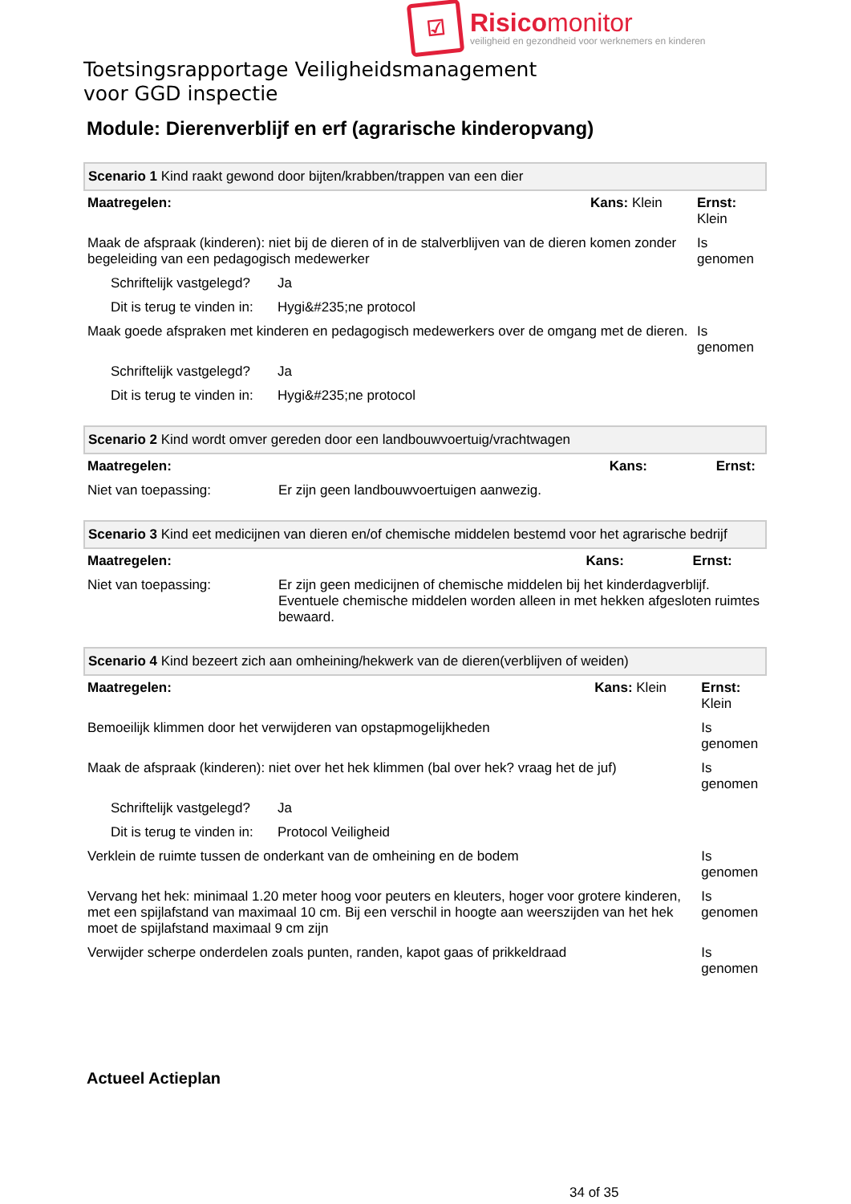☑
Risicomonitor
veiligheid en gezondheid voor werknemers en kinderen
Toetsingsrapportage Veiligheidsmanagement
voor GGD inspectie
Module: Dierenverblijf en erf (agrarische kinderopvang)
| Scenario 1 Kind raakt gewond door bijten/krabben/trappen van een dier | | | |
| Maatregelen: | | Kans: Klein | Ernst: Klein |
| Maak de afspraak (kinderen): niet bij de dieren of in de stalverblijven van de dieren komen zonder begeleiding van een pedagogisch medewerker | | | Is genomen |
| Schriftelijk vastgelegd? | Ja | | |
| Dit is terug te vinden in: | Hygi&#235;ne protocol | | |
| Maak goede afspraken met kinderen en pedagogisch medewerkers over de omgang met de dieren. | | | Is genomen |
| Schriftelijk vastgelegd? | Ja | | |
| Dit is terug te vinden in: | Hygi&#235;ne protocol | | |
| Scenario 2 Kind wordt omver gereden door een landbouwvoertuig/vrachtwagen | | | |
| Maatregelen: | | Kans: | Ernst: |
| Niet van toepassing: | Er zijn geen landbouwvoertuigen aanwezig. | | |
| Scenario 3 Kind eet medicijnen van dieren en/of chemische middelen bestemd voor het agrarische bedrijf | | | |
| Maatregelen: | | Kans: | Ernst: |
| Niet van toepassing: | Er zijn geen medicijnen of chemische middelen bij het kinderdagverblijf. Eventuele chemische middelen worden alleen in met hekken afgesloten ruimtes bewaard. | | |
| Scenario 4 Kind bezeert zich aan omheining/hekwerk van de dieren(verblijven of weiden) | | | |
| Maatregelen: | | Kans: Klein | Ernst: Klein |
| Bemoeilijk klimmen door het verwijderen van opstapmogelijkheden | | | Is genomen |
| Maak de afspraak (kinderen): niet over het hek klimmen (bal over hek? vraag het de juf) | | | Is genomen |
| Schriftelijk vastgelegd? | Ja | | |
| Dit is terug te vinden in: | Protocol Veiligheid | | |
| Verklein de ruimte tussen de onderkant van de omheining en de bodem | | | Is genomen |
| Vervang het hek: minimaal 1.20 meter hoog voor peuters en kleuters, hoger voor grotere kinderen, met een spijlafstand van maximaal 10 cm. Bij een verschil in hoogte aan weerszijden van het hek moet de spijlafstand maximaal 9 cm zijn | | | Is genomen |
| Verwijder scherpe onderdelen zoals punten, randen, kapot gaas of prikkeldraad | | | Is genomen |
Actueel Actieplan
34 of 35